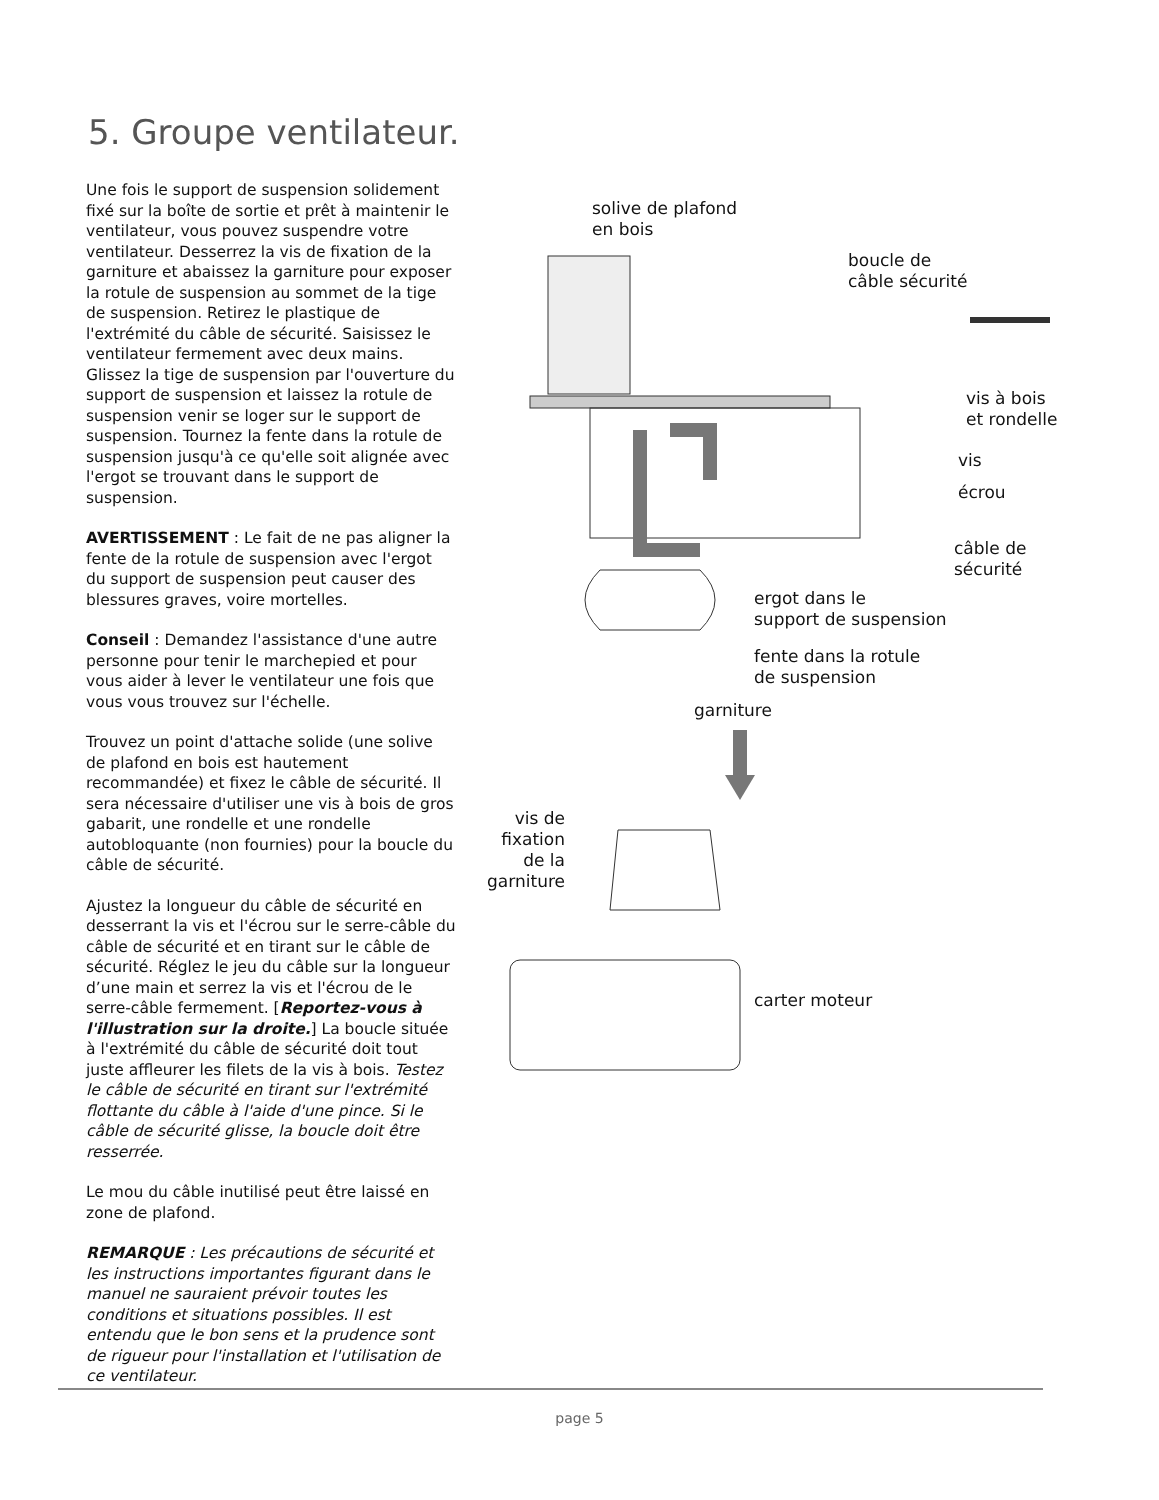5. Groupe ventilateur.
Une fois le support de suspension solidement fixé sur la boîte de sortie et prêt à maintenir le ventilateur, vous pouvez suspendre votre ventilateur. Desserrez la vis de fixation de la garniture et abaissez la garniture pour exposer la rotule de suspension au sommet de la tige de suspension. Retirez le plastique de l'extrémité du câble de sécurité. Saisissez le ventilateur fermement avec deux mains. Glissez la tige de suspension par l'ouverture du support de suspension et laissez la rotule de suspension venir se loger sur le support de suspension. Tournez la fente dans la rotule de suspension jusqu'à ce qu'elle soit alignée avec l'ergot se trouvant dans le support de suspension.
AVERTISSEMENT : Le fait de ne pas aligner la fente de la rotule de suspension avec l'ergot du support de suspension peut causer des blessures graves, voire mortelles.
Conseil : Demandez l'assistance d'une autre personne pour tenir le marchepied et pour vous aider à lever le ventilateur une fois que vous vous trouvez sur l'échelle.
Trouvez un point d'attache solide (une solive de plafond en bois est hautement recommandée) et fixez le câble de sécurité. Il sera nécessaire d'utiliser une vis à bois de gros gabarit, une rondelle et une rondelle autobloquante (non fournies) pour la boucle du câble de sécurité.
Ajustez la longueur du câble de sécurité en desserrant la vis et l'écrou sur le serre-câble du câble de sécurité et en tirant sur le câble de sécurité. Réglez le jeu du câble sur la longueur d’une main et serrez la vis et l'écrou de le serre-câble fermement. [Reportez-vous à l'illustration sur la droite.] La boucle située à l'extrémité du câble de sécurité doit tout juste affleurer les filets de la vis à bois. Testez le câble de sécurité en tirant sur l'extrémité flottante du câble à l'aide d'une pince. Si le câble de sécurité glisse, la boucle doit être resserrée.
Le mou du câble inutilisé peut être laissé en zone de plafond.
REMARQUE : Les précautions de sécurité et les instructions importantes figurant dans le manuel ne sauraient prévoir toutes les conditions et situations possibles. Il est entendu que le bon sens et la prudence sont de rigueur pour l'installation et l'utilisation de ce ventilateur.
solive de plafond
en bois
boucle de
câble sécurité
vis à bois
et rondelle
vis
écrou
câble de
sécurité
ergot dans le
support de suspension
fente dans la rotule
de suspension
garniture
vis de
fixation
de la
garniture
carter moteur
page 5